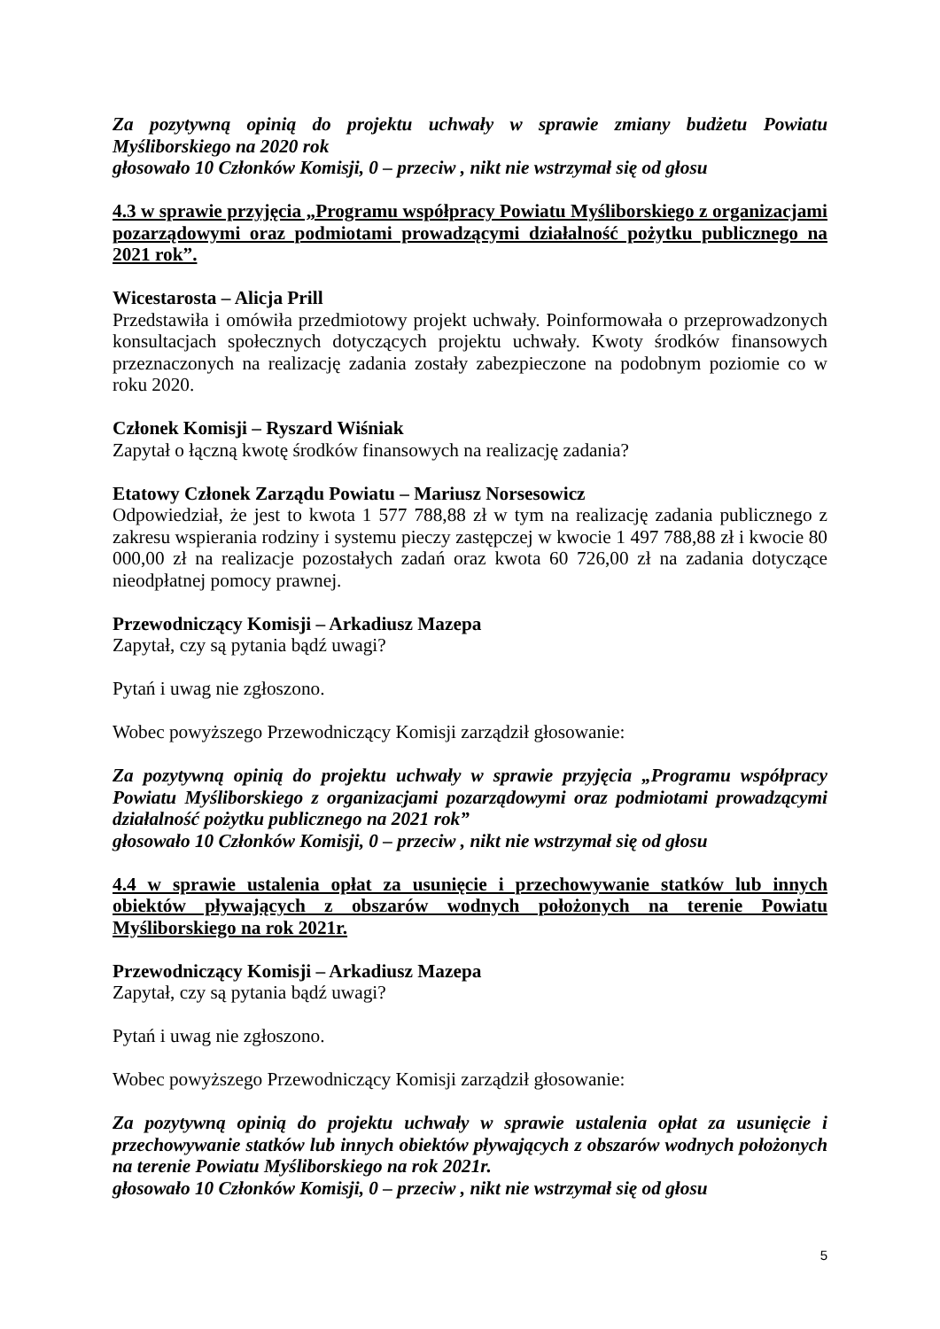Za pozytywną opinią do projektu uchwały w sprawie zmiany budżetu Powiatu Myśliborskiego na 2020 rok
głosowało 10 Członków Komisji, 0 – przeciw , nikt nie wstrzymał się od głosu
4.3 w sprawie przyjęcia „Programu współpracy Powiatu Myśliborskiego z organizacjami pozarządowymi oraz podmiotami prowadzącymi działalność pożytku publicznego na 2021 rok”.
Wicestarosta – Alicja Prill
Przedstawiła i omówiła przedmiotowy projekt uchwały. Poinformowała o przeprowadzonych konsultacjach społecznych dotyczących projektu uchwały. Kwoty środków finansowych przeznaczonych na realizację zadania zostały zabezpieczone na podobnym poziomie co w roku 2020.
Członek Komisji – Ryszard Wiśniak
Zapytał o łączną kwotę środków finansowych na realizację zadania?
Etatowy Członek Zarządu Powiatu – Mariusz Norsesowicz
Odpowiedział, że jest to kwota 1 577 788,88 zł w tym na realizację zadania publicznego z zakresu wspierania rodziny i systemu pieczy zastępczej w kwocie 1 497 788,88 zł i kwocie 80 000,00 zł na realizacje pozostałych zadań oraz kwota 60 726,00 zł na zadania dotyczące nieodpłatnej pomocy prawnej.
Przewodniczący Komisji – Arkadiusz Mazepa
Zapytał, czy są pytania bądź uwagi?
Pytań i uwag nie zgłoszono.
Wobec powyższego Przewodniczący Komisji zarządził głosowanie:
Za pozytywną opinią do projektu uchwały w sprawie przyjęcia „Programu współpracy Powiatu Myśliborskiego z organizacjami pozarządowymi oraz podmiotami prowadzącymi działalność pożytku publicznego na 2021 rok”
głosowało 10 Członków Komisji, 0 – przeciw , nikt nie wstrzymał się od głosu
4.4 w sprawie ustalenia opłat za usunięcie i przechowywanie statków lub innych obiektów pływających z obszarów wodnych położonych na terenie Powiatu Myśliborskiego na rok 2021r.
Przewodniczący Komisji – Arkadiusz Mazepa
Zapytał, czy są pytania bądź uwagi?
Pytań i uwag nie zgłoszono.
Wobec powyższego Przewodniczący Komisji zarządził głosowanie:
Za pozytywną opinią do projektu uchwały w sprawie ustalenia opłat za usunięcie i przechowywanie statków lub innych obiektów pływających z obszarów wodnych położonych na terenie Powiatu Myśliborskiego na rok 2021r.
głosowało 10 Członków Komisji, 0 – przeciw , nikt nie wstrzymał się od głosu
5